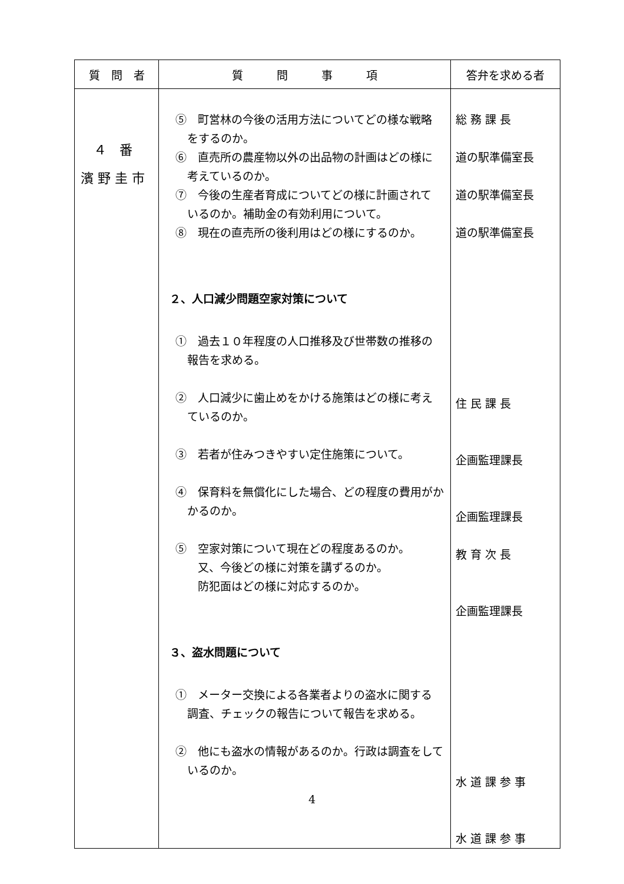| 質 問 者 | 質 問 事 項 | 答弁を求める者 |
| --- | --- | --- |
| ４ 番 濱 野 圭 市 | ⑤ 町営林の今後の活用方法についてどの様な戦略 をするのか。 ⑥ 直売所の農産物以外の出品物の計画はどの様に 考えているのか。 ⑦ 今後の生産者育成についてどの様に計画されて いるのか。補助金の有効利用について。 ⑧ 現在の直売所の後利用はどの様にするのか。 ２、人口減少問題空家対策について ① 過去１０年程度の人口推移及び世帯数の推移の 報告を求める。 ② 人口減少に歯止めをかける施策はどの様に考え ているのか。 ③ 若者が住みつきやすい定住施策について。 ④ 保育料を無償化にした場合、どの程度の費用がか かるのか。 ⑤ 空家対策について現在どの程度あるのか。 又、今後どの様に対策を講ずるのか。 防犯面はどの様に対応するのか。 ３、盗水問題について ① メーター交換による各業者よりの盗水に関する 調査、チェックの報告について報告を求める。 ② 他にも盗水の情報があるのか。行政は調査をして いるのか。 | 総 務 課 長 道の駅準備室長 道の駅準備室長 道の駅準備室長 住 民 課 長 企画監理課長 企画監理課長 教 育 次 長 企画監理課長 水 道 課 参 事 水 道 課 参 事 |
4